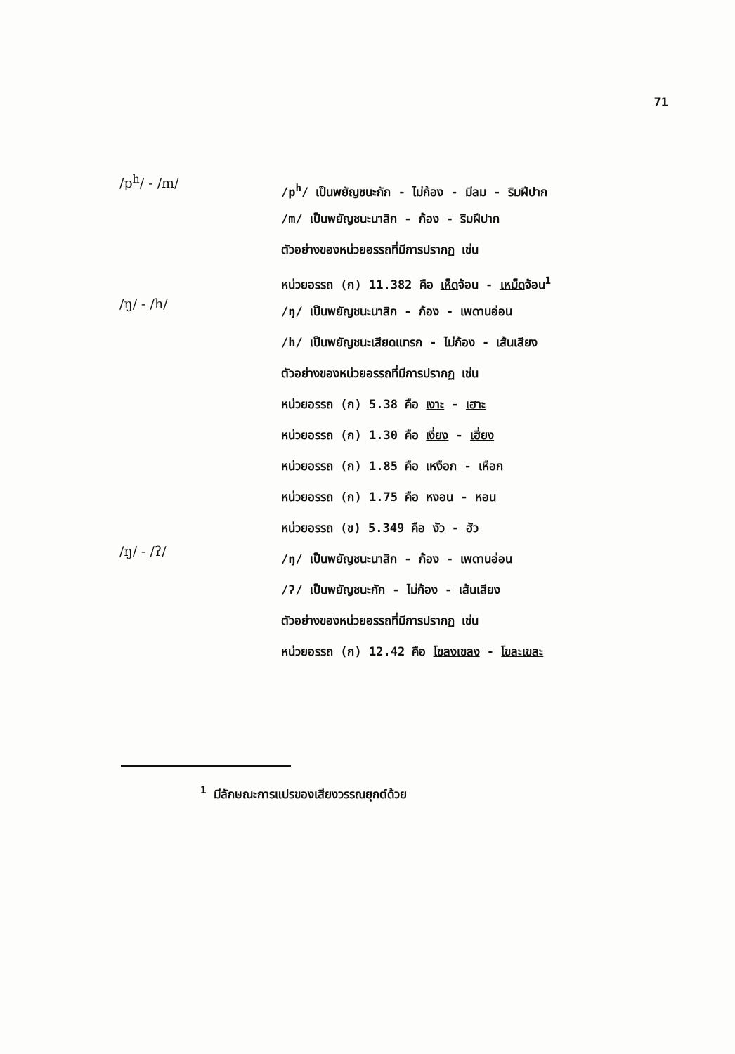71
/p<sup>h</sup>/ - /m/
/p<sup>h</sup>/ เป็นพยัญชนะกัก - ไม่ก้อง - มีลม - ริมฝีปาก
/m/ เป็นพยัญชนะนาสิก - ก้อง - ริมฝีปาก
ตัวอย่างของหน่วยอรรถที่มีการปรากฏ เช่น
หน่วยอรรถ (ก) 11.382 คือ เห็ดจ้อน - เหม็ดจ้อน<sup>1</sup>
/ŋ/ - /h/
/ŋ/ เป็นพยัญชนะนาสิก - ก้อง - เพดานอ่อน
/h/ เป็นพยัญชนะเสียดแทรก - ไม่ก้อง - เส้นเสียง
ตัวอย่างของหน่วยอรรถที่มีการปรากฏ เช่น
หน่วยอรรถ (ก) 5.38 คือ เงาะ - เฮาะ
หน่วยอรรถ (ก) 1.30 คือ เงี่ยง - เฮี่ยง
หน่วยอรรถ (ก) 1.85 คือ เหงือก - เหือก
หน่วยอรรถ (ก) 1.75 คือ หงอน - หอน
หน่วยอรรถ (ข) 5.349 คือ งัว - ฮัว
/ŋ/ - /ʔ/
/ŋ/ เป็นพยัญชนะนาสิก - ก้อง - เพดานอ่อน
/ʔ/ เป็นพยัญชนะกัก - ไม่ก้อง - เส้นเสียง
ตัวอย่างของหน่วยอรรถที่มีการปรากฏ เช่น
หน่วยอรรถ (ก) 12.42 คือ โขลงเขลง - โขละเขละ
<sup>1</sup> มีลักษณะการแปรของเสียงวรรณยุกต์ด้วย